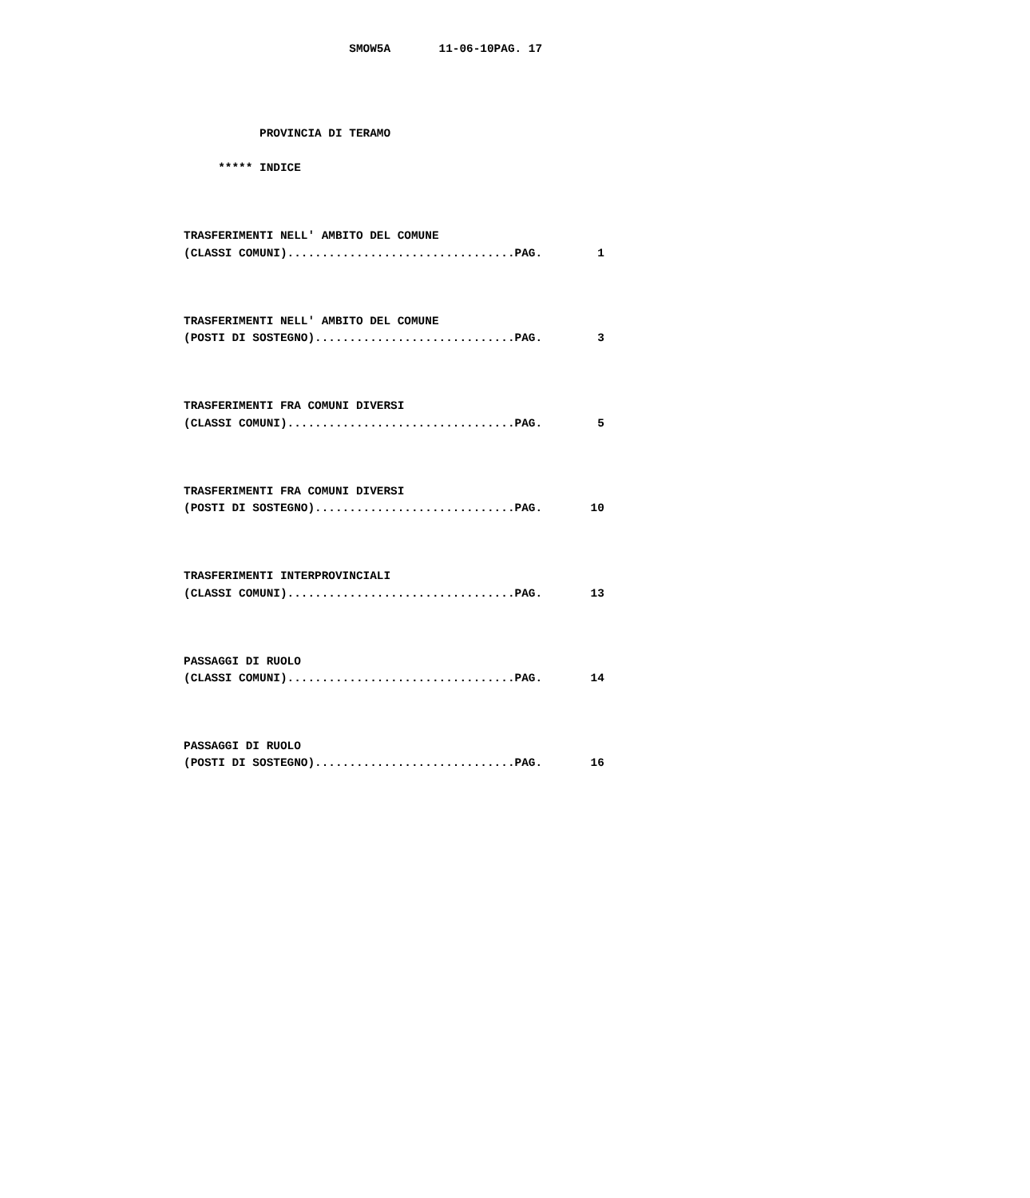SMOW5A       11-06-10PAG. 17




           PROVINCIA DI TERAMO

     ***** INDICE



TRASFERIMENTI NELL' AMBITO DEL COMUNE
(CLASSI COMUNI).................................PAG.        1



TRASFERIMENTI NELL' AMBITO DEL COMUNE
(POSTI DI SOSTEGNO).............................PAG.        3



TRASFERIMENTI FRA COMUNI DIVERSI
(CLASSI COMUNI).................................PAG.        5



TRASFERIMENTI FRA COMUNI DIVERSI
(POSTI DI SOSTEGNO).............................PAG.       10



TRASFERIMENTI INTERPROVINCIALI
(CLASSI COMUNI).................................PAG.       13



PASSAGGI DI RUOLO
(CLASSI COMUNI).................................PAG.       14



PASSAGGI DI RUOLO
(POSTI DI SOSTEGNO).............................PAG.       16